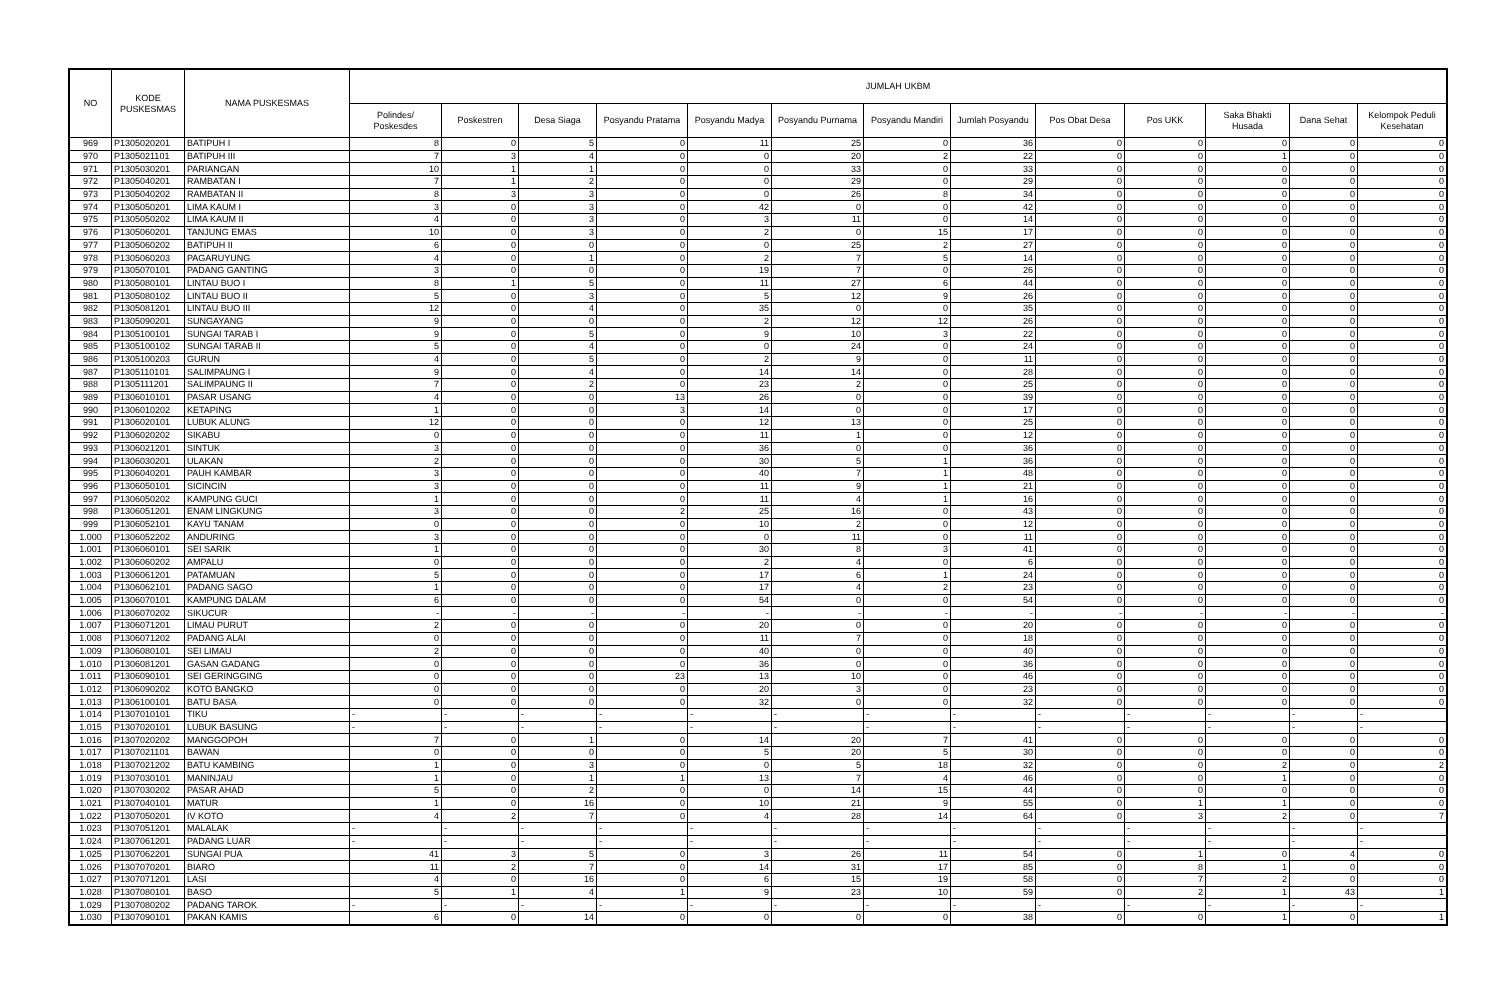| NO | KODE PUSKESMAS | NAMA PUSKESMAS | JUMLAH UKBM | | | | | | | | | | | | |
| --- | --- | --- | --- | --- | --- | --- | --- | --- | --- | --- | --- | --- | --- | --- | --- |
| | | | Polindes/ Poskesdes | Poskestren | Desa Siaga | Posyandu Pratama | Posyandu Madya | Posyandu Purnama | Posyandu Mandiri | Jumlah Posyandu | Pos Obat Desa | Pos UKK | Saka Bhakti Husada | Dana Sehat | Kelompok Peduli Kesehatan |
| 969 | P1305020201 | BATIPUH I | 8 | 0 | 5 | 0 | 11 | 25 | 0 | 36 | 0 | 0 | 0 | 0 | 0 |
| 970 | P1305021101 | BATIPUH III | 7 | 3 | 4 | 0 | 0 | 20 | 2 | 22 | 0 | 0 | 1 | 0 | 0 |
| 971 | P1305030201 | PARIANGAN | 10 | 1 | 1 | 0 | 0 | 33 | 0 | 33 | 0 | 0 | 0 | 0 | 0 |
| 972 | P1305040201 | RAMBATAN I | 7 | 1 | 2 | 0 | 0 | 29 | 0 | 29 | 0 | 0 | 0 | 0 | 0 |
| 973 | P1305040202 | RAMBATAN II | 8 | 3 | 3 | 0 | 0 | 26 | 8 | 34 | 0 | 0 | 0 | 0 | 0 |
| 974 | P1305050201 | LIMA KAUM I | 3 | 0 | 3 | 0 | 42 | 0 | 0 | 42 | 0 | 0 | 0 | 0 | 0 |
| 975 | P1305050202 | LIMA KAUM II | 4 | 0 | 3 | 0 | 3 | 11 | 0 | 14 | 0 | 0 | 0 | 0 | 0 |
| 976 | P1305060201 | TANJUNG EMAS | 10 | 0 | 3 | 0 | 2 | 0 | 15 | 17 | 0 | 0 | 0 | 0 | 0 |
| 977 | P1305060202 | BATIPUH II | 6 | 0 | 0 | 0 | 0 | 25 | 2 | 27 | 0 | 0 | 0 | 0 | 0 |
| 978 | P1305060203 | PAGARUYUNG | 4 | 0 | 1 | 0 | 2 | 7 | 5 | 14 | 0 | 0 | 0 | 0 | 0 |
| 979 | P1305070101 | PADANG GANTING | 3 | 0 | 0 | 0 | 19 | 7 | 0 | 26 | 0 | 0 | 0 | 0 | 0 |
| 980 | P1305080101 | LINTAU BUO I | 8 | 1 | 5 | 0 | 11 | 27 | 6 | 44 | 0 | 0 | 0 | 0 | 0 |
| 981 | P1305080102 | LINTAU BUO II | 5 | 0 | 3 | 0 | 5 | 12 | 9 | 26 | 0 | 0 | 0 | 0 | 0 |
| 982 | P1305081201 | LINTAU BUO III | 12 | 0 | 4 | 0 | 35 | 0 | 0 | 35 | 0 | 0 | 0 | 0 | 0 |
| 983 | P1305090201 | SUNGAYANG | 9 | 0 | 0 | 0 | 2 | 12 | 12 | 26 | 0 | 0 | 0 | 0 | 0 |
| 984 | P1305100101 | SUNGAI TARAB I | 9 | 0 | 5 | 0 | 9 | 10 | 3 | 22 | 0 | 0 | 0 | 0 | 0 |
| 985 | P1305100102 | SUNGAI TARAB II | 5 | 0 | 4 | 0 | 0 | 24 | 0 | 24 | 0 | 0 | 0 | 0 | 0 |
| 986 | P1305100203 | GURUN | 4 | 0 | 5 | 0 | 2 | 9 | 0 | 11 | 0 | 0 | 0 | 0 | 0 |
| 987 | P1305110101 | SALIMPAUNG I | 9 | 0 | 4 | 0 | 14 | 14 | 0 | 28 | 0 | 0 | 0 | 0 | 0 |
| 988 | P1305111201 | SALIMPAUNG II | 7 | 0 | 2 | 0 | 23 | 2 | 0 | 25 | 0 | 0 | 0 | 0 | 0 |
| 989 | P1306010101 | PASAR USANG | 4 | 0 | 0 | 13 | 26 | 0 | 0 | 39 | 0 | 0 | 0 | 0 | 0 |
| 990 | P1306010202 | KETAPING | 1 | 0 | 0 | 3 | 14 | 0 | 0 | 17 | 0 | 0 | 0 | 0 | 0 |
| 991 | P1306020101 | LUBUK ALUNG | 12 | 0 | 0 | 0 | 12 | 13 | 0 | 25 | 0 | 0 | 0 | 0 | 0 |
| 992 | P1306020202 | SIKABU | 0 | 0 | 0 | 0 | 11 | 1 | 0 | 12 | 0 | 0 | 0 | 0 | 0 |
| 993 | P1306021201 | SINTUK | 3 | 0 | 0 | 0 | 36 | 0 | 0 | 36 | 0 | 0 | 0 | 0 | 0 |
| 994 | P1306030201 | ULAKAN | 2 | 0 | 0 | 0 | 30 | 5 | 1 | 36 | 0 | 0 | 0 | 0 | 0 |
| 995 | P1306040201 | PAUH KAMBAR | 3 | 0 | 0 | 0 | 40 | 7 | 1 | 48 | 0 | 0 | 0 | 0 | 0 |
| 996 | P1306050101 | SICINCIN | 3 | 0 | 0 | 0 | 11 | 9 | 1 | 21 | 0 | 0 | 0 | 0 | 0 |
| 997 | P1306050202 | KAMPUNG GUCI | 1 | 0 | 0 | 0 | 11 | 4 | 1 | 16 | 0 | 0 | 0 | 0 | 0 |
| 998 | P1306051201 | ENAM LINGKUNG | 3 | 0 | 0 | 2 | 25 | 16 | 0 | 43 | 0 | 0 | 0 | 0 | 0 |
| 999 | P1306052101 | KAYU TANAM | 0 | 0 | 0 | 0 | 10 | 2 | 0 | 12 | 0 | 0 | 0 | 0 | 0 |
| 1.000 | P1306052202 | ANDURING | 3 | 0 | 0 | 0 | 0 | 11 | 0 | 11 | 0 | 0 | 0 | 0 | 0 |
| 1.001 | P1306060101 | SEI SARIK | 1 | 0 | 0 | 0 | 30 | 8 | 3 | 41 | 0 | 0 | 0 | 0 | 0 |
| 1.002 | P1306060202 | AMPALU | 0 | 0 | 0 | 0 | 2 | 4 | 0 | 6 | 0 | 0 | 0 | 0 | 0 |
| 1.003 | P1306061201 | PATAMUAN | 5 | 0 | 0 | 0 | 17 | 6 | 1 | 24 | 0 | 0 | 0 | 0 | 0 |
| 1.004 | P1306062101 | PADANG SAGO | 1 | 0 | 0 | 0 | 17 | 4 | 2 | 23 | 0 | 0 | 0 | 0 | 0 |
| 1.005 | P1306070101 | KAMPUNG DALAM | 6 | 0 | 0 | 0 | 54 | 0 | 0 | 54 | 0 | 0 | 0 | 0 | 0 |
| 1.006 | P1306070202 | SIKUCUR | - | - | - | - | - | - | - | - | - | - | - | - | - |
| 1.007 | P1306071201 | LIMAU PURUT | 2 | 0 | 0 | 0 | 20 | 0 | 0 | 20 | 0 | 0 | 0 | 0 | 0 |
| 1.008 | P1306071202 | PADANG ALAI | 0 | 0 | 0 | 0 | 11 | 7 | 0 | 18 | 0 | 0 | 0 | 0 | 0 |
| 1.009 | P1306080101 | SEI LIMAU | 2 | 0 | 0 | 0 | 40 | 0 | 0 | 40 | 0 | 0 | 0 | 0 | 0 |
| 1.010 | P1306081201 | GASAN GADANG | 0 | 0 | 0 | 0 | 36 | 0 | 0 | 36 | 0 | 0 | 0 | 0 | 0 |
| 1.011 | P1306090101 | SEI GERINGGING | 0 | 0 | 0 | 23 | 13 | 10 | 0 | 46 | 0 | 0 | 0 | 0 | 0 |
| 1.012 | P1306090202 | KOTO BANGKO | 0 | 0 | 0 | 0 | 20 | 3 | 0 | 23 | 0 | 0 | 0 | 0 | 0 |
| 1.013 | P1306100101 | BATU BASA | 0 | 0 | 0 | 0 | 32 | 0 | 0 | 32 | 0 | 0 | 0 | 0 | 0 |
| 1.014 | P1307010101 | TIKU | - | - | - | - | - | - | - | - | - | - | - | - | - |
| 1.015 | P1307020101 | LUBUK BASUNG | - | - | - | - | - | - | - | - | - | - | - | - | - |
| 1.016 | P1307020202 | MANGGOPOH | 7 | 0 | 1 | 0 | 14 | 20 | 7 | 41 | 0 | 0 | 0 | 0 | 0 |
| 1.017 | P1307021101 | BAWAN | 0 | 0 | 0 | 0 | 5 | 20 | 5 | 30 | 0 | 0 | 0 | 0 | 0 |
| 1.018 | P1307021202 | BATU KAMBING | 1 | 0 | 3 | 0 | 0 | 5 | 18 | 32 | 0 | 0 | 2 | 0 | 2 |
| 1.019 | P1307030101 | MANINJAU | 1 | 0 | 1 | 1 | 13 | 7 | 4 | 46 | 0 | 0 | 1 | 0 | 0 |
| 1.020 | P1307030202 | PASAR AHAD | 5 | 0 | 2 | 0 | 0 | 14 | 15 | 44 | 0 | 0 | 0 | 0 | 0 |
| 1.021 | P1307040101 | MATUR | 1 | 0 | 16 | 0 | 10 | 21 | 9 | 55 | 0 | 1 | 1 | 0 | 0 |
| 1.022 | P1307050201 | IV KOTO | 4 | 2 | 7 | 0 | 4 | 28 | 14 | 64 | 0 | 3 | 2 | 0 | 7 |
| 1.023 | P1307051201 | MALALAK | - | - | - | - | - | - | - | - | - | - | - | - | - |
| 1.024 | P1307061201 | PADANG LUAR | - | - | - | - | - | - | - | - | - | - | - | - | - |
| 1.025 | P1307062201 | SUNGAI PUA | 41 | 3 | 5 | 0 | 3 | 26 | 11 | 54 | 0 | 1 | 0 | 4 | 0 |
| 1.026 | P1307070201 | BIARO | 11 | 2 | 7 | 0 | 14 | 31 | 17 | 85 | 0 | 8 | 1 | 0 | 0 |
| 1.027 | P1307071201 | LASI | 4 | 0 | 16 | 0 | 6 | 15 | 19 | 58 | 0 | 7 | 2 | 0 | 0 |
| 1.028 | P1307080101 | BASO | 5 | 1 | 4 | 1 | 9 | 23 | 10 | 59 | 0 | 2 | 1 | 43 | 1 |
| 1.029 | P1307080202 | PADANG TAROK | - | - | - | - | - | - | - | - | - | - | - | - | - |
| 1.030 | P1307090101 | PAKAN KAMIS | 6 | 0 | 14 | 0 | 0 | 0 | 0 | 38 | 0 | 0 | 1 | 0 | 1 |